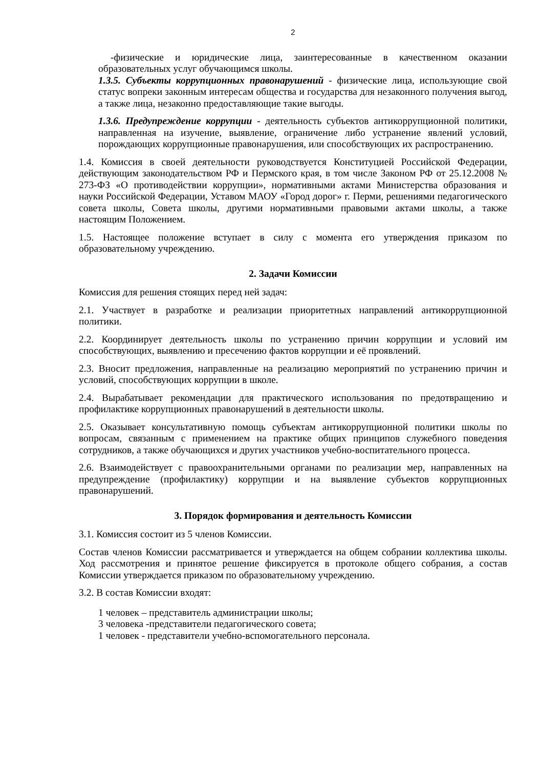2
-физические и юридические лица, заинтересованные в качественном оказании образовательных услуг обучающимся школы.
1.3.5. Субъекты коррупционных правонарушений - физические лица, использующие свой статус вопреки законным интересам общества и государства для незаконного получения выгод, а также лица, незаконно предоставляющие такие выгоды.
1.3.6. Предупреждение коррупции - деятельность субъектов антикоррупционной политики, направленная на изучение, выявление, ограничение либо устранение явлений условий, порождающих коррупционные правонарушения, или способствующих их распространению.
1.4. Комиссия в своей деятельности руководствуется Конституцией Российской Федерации, действующим законодательством РФ и Пермского края, в том числе Законом РФ от 25.12.2008 № 273-ФЗ «О противодействии коррупции», нормативными актами Министерства образования и науки Российской Федерации, Уставом МАОУ «Город дорог» г. Перми, решениями педагогического совета школы, Совета школы, другими нормативными правовыми актами школы, а также настоящим Положением.
1.5. Настоящее положение вступает в силу с момента его утверждения приказом по образовательному учреждению.
2. Задачи Комиссии
Комиссия для решения стоящих перед ней задач:
2.1. Участвует в разработке и реализации приоритетных направлений антикоррупционной политики.
2.2. Координирует деятельность школы по устранению причин коррупции и условий им способствующих, выявлению и пресечению фактов коррупции и её проявлений.
2.3. Вносит предложения, направленные на реализацию мероприятий по устранению причин и условий, способствующих коррупции в школе.
2.4. Вырабатывает рекомендации для практического использования по предотвращению и профилактике коррупционных правонарушений в деятельности школы.
2.5. Оказывает консультативную помощь субъектам антикоррупционной политики школы по вопросам, связанным с применением на практике общих принципов служебного поведения сотрудников, а также обучающихся и других участников учебно-воспитательного процесса.
2.6. Взаимодействует с правоохранительными органами по реализации мер, направленных на предупреждение (профилактику) коррупции и на выявление субъектов коррупционных правонарушений.
3. Порядок формирования и деятельность Комиссии
3.1. Комиссия состоит из 5 членов Комиссии.
Состав членов Комиссии рассматривается и утверждается на общем собрании коллектива школы. Ход рассмотрения и принятое решение фиксируется в протоколе общего собрания, а состав Комиссии утверждается приказом по образовательному учреждению.
3.2. В состав Комиссии входят:
1 человек – представитель администрации школы;
3 человека -представители педагогического совета;
1 человек - представители учебно-вспомогательного персонала.